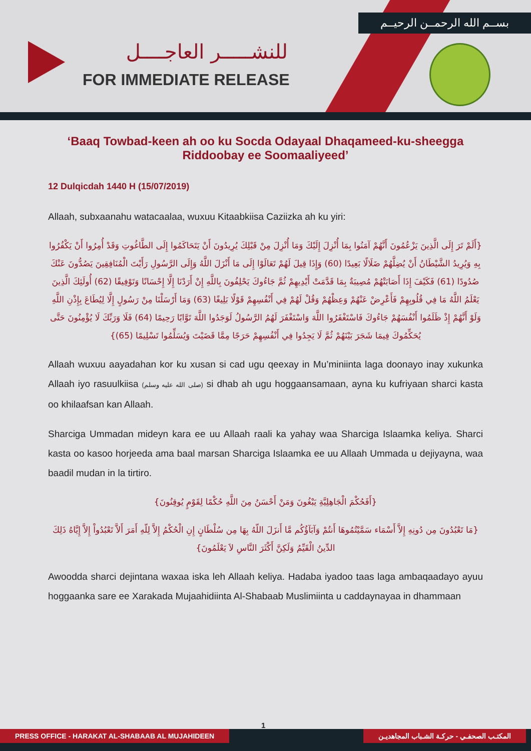بســم الله الرحمــن الرحيــم
للنشـــــر العاجــــل
FOR IMMEDIATE RELEASE
‘Baaq Towbad-keen ah oo ku Socda Odayaal Dhaqameed-ku-sheegga Riddoobay ee Soomaaliyeed’
12 Dulqicdah 1440 H (15/07/2019)
Allaah, subxaanahu watacaalaa, wuxuu Kitaabkiisa Caziizka ah ku yiri:
{أَلَمْ تَرَ إِلَى الَّذِينَ يَزْعُمُونَ أَنَّهُمْ آمَنُوا بِمَا أُنْزِلَ إِلَيْكَ وَمَا أُنْزِلَ مِنْ قَبْلِكَ يُرِيدُونَ أَنْ يَتَحَاكَمُوا إِلَى الطَّاغُوتِ وَقَدْ أُمِرُوا أَنْ يَكْفُرُوا بِهِ وَيُرِيدُ الشَّيْطَانُ أَنْ يُضِلَّهُمْ ضَلَالًا بَعِيدًا (60) وَإِذَا قِيلَ لَهُمْ تَعَالَوْا إِلَى مَا أَنْزَلَ اللَّهُ وَإِلَى الرَّسُولِ رَأَيْتَ الْمُنَافِقِينَ يَصُدُّونَ عَنْكَ صُدُودًا (61) فَكَيْفَ إِذَا أَصَابَتْهُمْ مُصِيبَةٌ بِمَا قَدَّمَتْ أَيْدِيهِمْ ثُمَّ جَاءُوكَ يَحْلِفُونَ بِاللَّهِ إِنْ أَرَدْنَا إِلَّا إِحْسَانًا وَتَوْفِيقًا (62) أُولَئِكَ الَّذِينَ يَعْلَمُ اللَّهُ مَا فِي قُلُوبِهِمْ فَأَعْرِضْ عَنْهُمْ وَعِظْهُمْ وَقُلْ لَهُمْ فِي أَنْفُسِهِمْ قَوْلًا بَلِيغًا (63) وَمَا أَرْسَلْنَا مِنْ رَسُولٍ إِلَّا لِيُطَاعَ بِإِذْنِ اللَّهِ وَلَوْ أَنَّهُمْ إِذْ ظَلَمُوا أَنْفُسَهُمْ جَاءُوكَ فَاسْتَغْفَرُوا اللَّهَ وَاسْتَغْفَرَ لَهُمُ الرَّسُولُ لَوَجَدُوا اللَّهَ تَوَّابًا رَحِيمًا (64) فَلَا وَرَبِّكَ لَا يُؤْمِنُونَ حَتَّى يُحَكِّمُوكَ فِيمَا شَجَرَ بَيْنَهُمْ ثُمَّ لَا يَجِدُوا فِي أَنْفُسِهِمْ حَرَجًا مِمَّا قَضَيْتَ وَيُسَلِّمُوا تَسْلِيمًا (65)}
Allaah wuxuu aayadahan kor ku xusan si cad ugu qeexay in Mu’miniinta laga doonayo inay xukunka Allaah iyo rasuulkiisa (صلى الله عليه وسلم) si dhab ah ugu hoggaansamaan, ayna ku kufriyaan sharci kasta oo khilaafsan kan Allaah.
Sharciga Ummadan mideyn kara ee uu Allaah raali ka yahay waa Sharciga Islaamka keliya. Sharci kasta oo kasoo horjeeda ama baal marsan Sharciga Islaamka ee uu Allaah Ummada u dejiyayna, waa baadil mudan in la tirtiro.
{أَفَحُكْمَ الْجَاهِلِيَّةِ يَبْغُونَ وَمَنْ أَحْسَنُ مِنَ اللَّهِ حُكْمًا لِقَوْمٍ يُوقِنُونَ}
{مَا تَعْبُدُونَ مِن دُونِهِ إِلاَّ أَسْمَاء سَمَّيْتُمُوهَا أَنتُمْ وَآبَآؤُكُم مَّا أَنزَلَ اللّهُ بِهَا مِن سُلْطَانٍ إِنِ الْحُكْمُ إِلاَّ لِلّهِ أَمَرَ أَلاَّ تَعْبُدُواْ إِلاَّ إِيَّاهُ ذَلِكَ الدِّينُ الْقَيِّمُ وَلَكِنَّ أَكْثَرَ النَّاسِ لاَ يَعْلَمُونَ}
Awoodda sharci dejintana waxaa iska leh Allaah keliya. Hadaba iyadoo taas laga ambaqaadayo ayuu hoggaanka sare ee Xarakada Mujaahidiinta Al-Shabaab Muslimiinta u caddaynayaa in dhammaan
1
PRESS OFFICE - HARAKAT AL-SHABAAB AL MUJAHIDEEN
المكتـب الصحفـي - حركـة الشـباب المجاهديـن